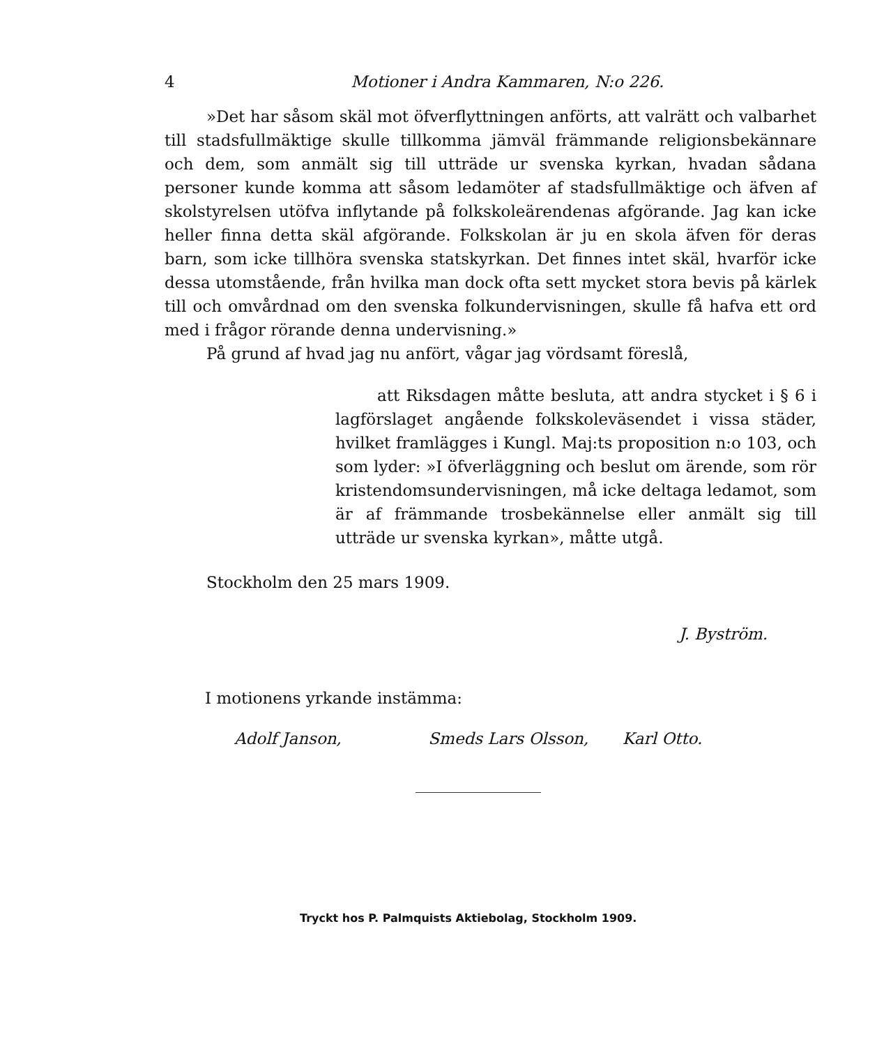4 Motioner i Andra Kammaren, N:o 226.
»Det har såsom skäl mot öfverflyttningen anförts, att valrätt och valbarhet till stadsfullmäktige skulle tillkomma jämväl främmande religionsbekännare och dem, som anmält sig till utträde ur svenska kyrkan, hvadan sådana personer kunde komma att såsom ledamöter af stadsfullmäktige och äfven af skolstyrelsen utöfva inflytande på folkskoleärendenas afgörande. Jag kan icke heller finna detta skäl afgörande. Folkskolan är ju en skola äfven för deras barn, som icke tillhöra svenska statskyrkan. Det finnes intet skäl, hvarför icke dessa utomstående, från hvilka man dock ofta sett mycket stora bevis på kärlek till och omvårdnad om den svenska folkundervisningen, skulle få hafva ett ord med i frågor rörande denna undervisning.»
På grund af hvad jag nu anfört, vågar jag vördsamt föreslå,
att Riksdagen måtte besluta, att andra stycket i § 6 i lagförslaget angående folkskoleväsendet i vissa städer, hvilket framlägges i Kungl. Maj:ts proposition n:o 103, och som lyder: »I öfverläggning och beslut om ärende, som rör kristendomsundervisningen, må icke deltaga ledamot, som är af främmande trosbekännelse eller anmält sig till utträde ur svenska kyrkan», måtte utgå.
Stockholm den 25 mars 1909.
J. Byström.
I motionens yrkande instämma:
Adolf Janson, Smeds Lars Olsson, Karl Otto.
Tryckt hos P. Palmquists Aktiebolag, Stockholm 1909.